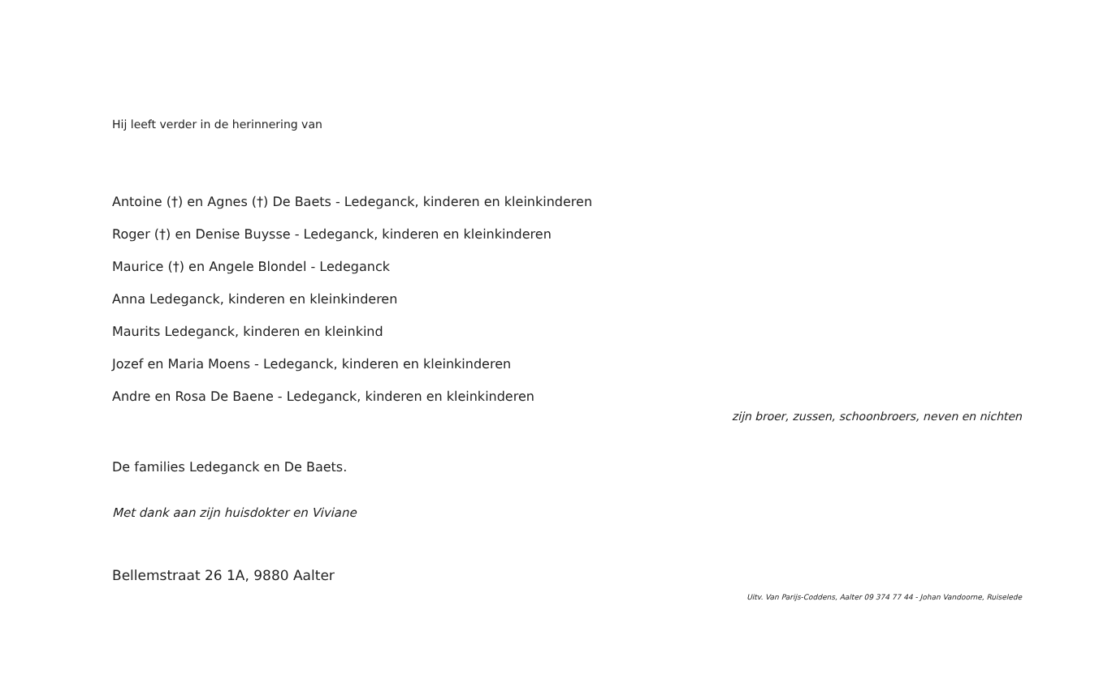Hij leeft verder in de herinnering van
Antoine (†) en Agnes (†) De Baets - Ledeganck, kinderen en kleinkinderen
Roger (†) en Denise Buysse - Ledeganck, kinderen en kleinkinderen
Maurice (†) en Angele Blondel - Ledeganck
Anna Ledeganck, kinderen en kleinkinderen
Maurits Ledeganck, kinderen en kleinkind
Jozef en Maria Moens - Ledeganck, kinderen en kleinkinderen
Andre en Rosa De Baene - Ledeganck, kinderen en kleinkinderen
zijn broer, zussen, schoonbroers, neven en nichten
De families Ledeganck en De Baets.
Met dank aan zijn huisdokter en Viviane
Bellemstraat 26 1A, 9880 Aalter
Uitv. Van Parijs-Coddens, Aalter 09 374 77 44 - Johan Vandoorne, Ruiselede